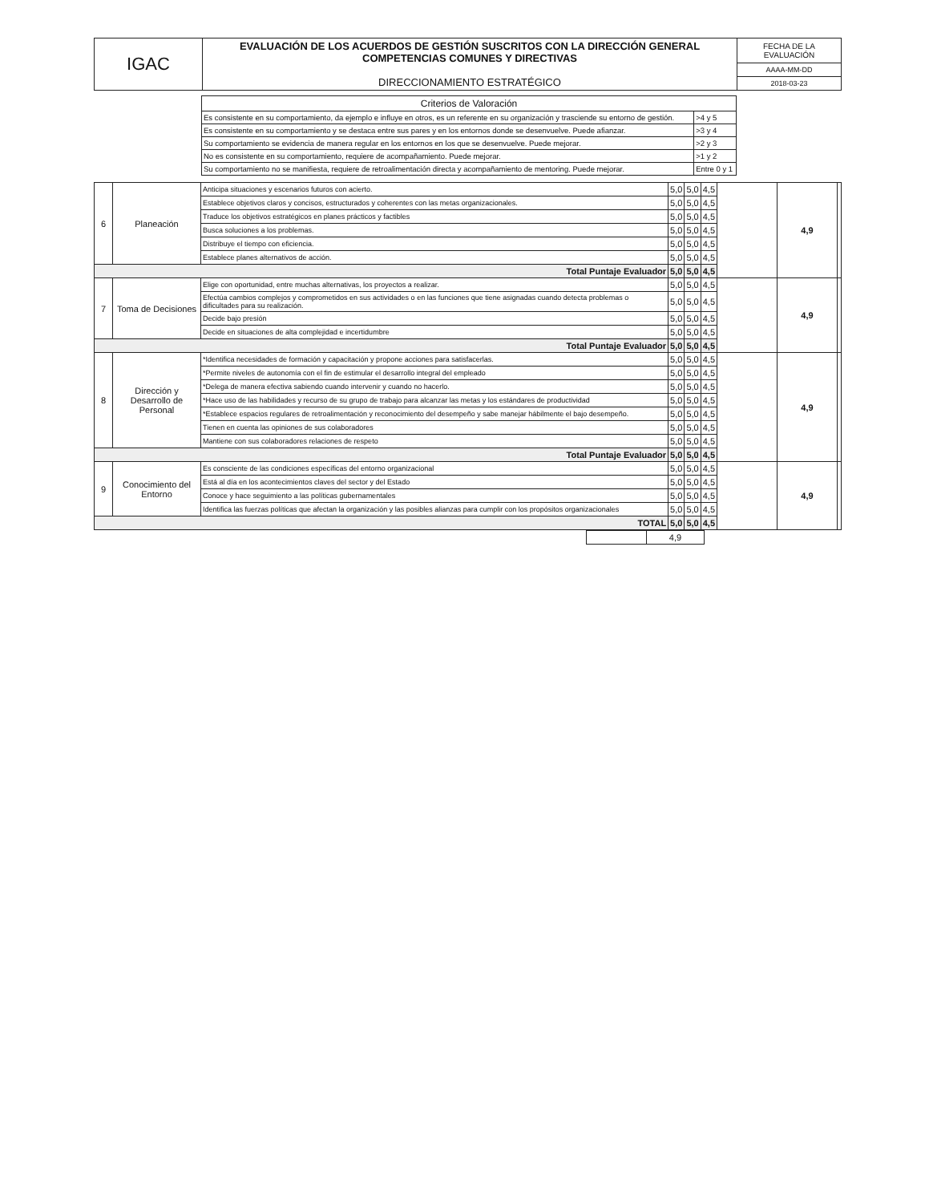| IGAC | EVALUACIÓN DE LOS ACUERDOS DE GESTIÓN SUSCRITOS CON LA DIRECCIÓN GENERAL COMPETENCIAS COMUNES Y DIRECTIVAS DIRECCIONAMIENTO ESTRATÉGICO | FECHA DE LA EVALUACIÓN |
| | | AAAA-MM-DD |
| | | 2018-03-23 |
| Criterios de Valoración | |
| --- | --- |
| Es consistente en su comportamiento, da ejemplo e influye en otros, es un referente en su organización y trasciende su entorno de gestión. | >4 y 5 |
| Es consistente en su comportamiento y se destaca entre sus pares y en los entornos donde se desenvuelve. Puede afianzar. | >3 y 4 |
| Su comportamiento se evidencia de manera regular en los entornos en los que se desenvuelve. Puede mejorar. | >2 y 3 |
| No es consistente en su comportamiento, requiere de acompañamiento. Puede mejorar. | >1 y 2 |
| Su comportamiento no se manifiesta, requiere de retroalimentación directa y acompañamiento de mentoring. Puede mejorar. | Entre 0 y 1 |
| 6 | Planeación | Anticipa situaciones y escenarios futuros con acierto. | 5,0 | 5,0 | 4,5 | | 4,9 | |
| | | Establece objetivos claros y concisos, estructurados y coherentes con las metas organizacionales. | 5,0 | 5,0 | 4,5 | | | |
| | | Traduce los objetivos estratégicos en planes prácticos y factibles | 5,0 | 5,0 | 4,5 | | | |
| | | Busca soluciones a los problemas. | 5,0 | 5,0 | 4,5 | | | |
| | | Distribuye el tiempo con eficiencia. | 5,0 | 5,0 | 4,5 | | | |
| | | Establece planes alternativos de acción. | 5,0 | 5,0 | 4,5 | | | |
| Total Puntaje Evaluador | | | 5,0 | 5,0 | 4,5 | | | |
| 7 | Toma de Decisiones | Elige con oportunidad, entre muchas alternativas, los proyectos a realizar. | 5,0 | 5,0 | 4,5 | | 4,9 | |
| | | Efectúa cambios complejos y comprometidos en sus actividades o en las funciones que tiene asignadas cuando detecta problemas o dificultades para su realización. | 5,0 | 5,0 | 4,5 | | | |
| | | Decide bajo presión | 5,0 | 5,0 | 4,5 | | | |
| | | Decide en situaciones de alta complejidad e incertidumbre | 5,0 | 5,0 | 4,5 | | | |
| Total Puntaje Evaluador | | | 5,0 | 5,0 | 4,5 | | | |
| 8 | Dirección y Desarrollo de Personal | *Identifica necesidades de formación y capacitación y propone acciones para satisfacerlas. | 5,0 | 5,0 | 4,5 | | 4,9 | |
| | | *Permite niveles de autonomía con el fin de estimular el desarrollo integral del empleado | 5,0 | 5,0 | 4,5 | | | |
| | | *Delega de manera efectiva sabiendo cuando intervenir y cuando no hacerlo. | 5,0 | 5,0 | 4,5 | | | |
| | | *Hace uso de las habilidades y recurso de su grupo de trabajo para alcanzar las metas y los estándares de productividad | 5,0 | 5,0 | 4,5 | | | |
| | | *Establece espacios regulares de retroalimentación y reconocimiento del desempeño y sabe manejar hábilmente el bajo desempeño. | 5,0 | 5,0 | 4,5 | | | |
| | | Tienen en cuenta las opiniones de sus colaboradores | 5,0 | 5,0 | 4,5 | | | |
| | | Mantiene con sus colaboradores relaciones de respeto | 5,0 | 5,0 | 4,5 | | | |
| Total Puntaje Evaluador | | | 5,0 | 5,0 | 4,5 | | | |
| 9 | Conocimiento del Entorno | Es consciente de las condiciones específicas del entorno organizacional | 5,0 | 5,0 | 4,5 | | 4,9 | |
| | | Está al día en los acontecimientos claves del sector y del Estado | 5,0 | 5,0 | 4,5 | | | |
| | | Conoce y hace seguimiento a las políticas gubernamentales | 5,0 | 5,0 | 4,5 | | | |
| | | Identifica las fuerzas políticas que afectan la organización y las posibles alianzas para cumplir con los propósitos organizacionales | 5,0 | 5,0 | 4,5 | | | |
| TOTAL | | | 5,0 | 5,0 | 4,5 | | | |
| | 4,9 |